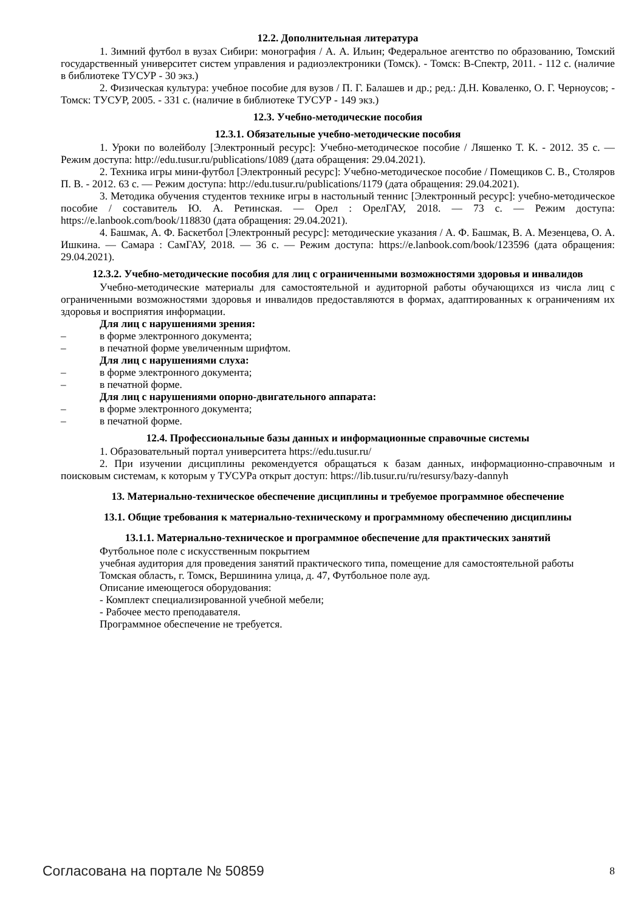12.2. Дополнительная литература
1. Зимний футбол в вузах Сибири: монография / А. А. Ильин; Федеральное агентство по образованию, Томский государственный университет систем управления и радиоэлектроники (Томск). - Томск: В-Спектр, 2011. - 112 с. (наличие в библиотеке ТУСУР - 30 экз.)
2. Физическая культура: учебное пособие для вузов / П. Г. Балашев и др.; ред.: Д.Н. Коваленко, О. Г. Черноусов; - Томск: ТУСУР, 2005. - 331 с. (наличие в библиотеке ТУСУР - 149 экз.)
12.3. Учебно-методические пособия
12.3.1. Обязательные учебно-методические пособия
1. Уроки по волейболу [Электронный ресурс]: Учебно-методическое пособие / Ляшенко Т. К. - 2012. 35 с. — Режим доступа: http://edu.tusur.ru/publications/1089 (дата обращения: 29.04.2021).
2. Техника игры мини-футбол [Электронный ресурс]: Учебно-методическое пособие / Помещиков С. В., Столяров П. В. - 2012. 63 с. — Режим доступа: http://edu.tusur.ru/publications/1179 (дата обращения: 29.04.2021).
3. Методика обучения студентов технике игры в настольный теннис [Электронный ресурс]: учебно-методическое пособие / составитель Ю. А. Ретинская. — Орел : ОрелГАУ, 2018. — 73 с. — Режим доступа: https://e.lanbook.com/book/118830 (дата обращения: 29.04.2021).
4. Башмак, А. Ф. Баскетбол [Электронный ресурс]: методические указания / А. Ф. Башмак, В. А. Мезенцева, О. А. Ишкина. — Самара : СамГАУ, 2018. — 36 с. — Режим доступа: https://e.lanbook.com/book/123596 (дата обращения: 29.04.2021).
12.3.2. Учебно-методические пособия для лиц с ограниченными возможностями здоровья и инвалидов
Учебно-методические материалы для самостоятельной и аудиторной работы обучающихся из числа лиц с ограниченными возможностями здоровья и инвалидов предоставляются в формах, адаптированных к ограничениям их здоровья и восприятия информации.
Для лиц с нарушениями зрения:
– в форме электронного документа;
– в печатной форме увеличенным шрифтом.
Для лиц с нарушениями слуха:
– в форме электронного документа;
– в печатной форме.
Для лиц с нарушениями опорно-двигательного аппарата:
– в форме электронного документа;
– в печатной форме.
12.4. Профессиональные базы данных и информационные справочные системы
1. Образовательный портал университета https://edu.tusur.ru/
2. При изучении дисциплины рекомендуется обращаться к базам данных, информационно-справочным и поисковым системам, к которым у ТУСУРа открыт доступ: https://lib.tusur.ru/ru/resursy/bazy-dannyh
13. Материально-техническое обеспечение дисциплины и требуемое программное обеспечение
13.1. Общие требования к материально-техническому и программному обеспечению дисциплины
13.1.1. Материально-техническое и программное обеспечение для практических занятий
Футбольное поле с искусственным покрытием
учебная аудитория для проведения занятий практического типа, помещение для самостоятельной работы
Томская область, г. Томск, Вершинина улица, д. 47, Футбольное поле ауд.
Описание имеющегося оборудования:
- Комплект специализированной учебной мебели;
- Рабочее место преподавателя.
Программное обеспечение не требуется.
Согласована на портале № 50859 8